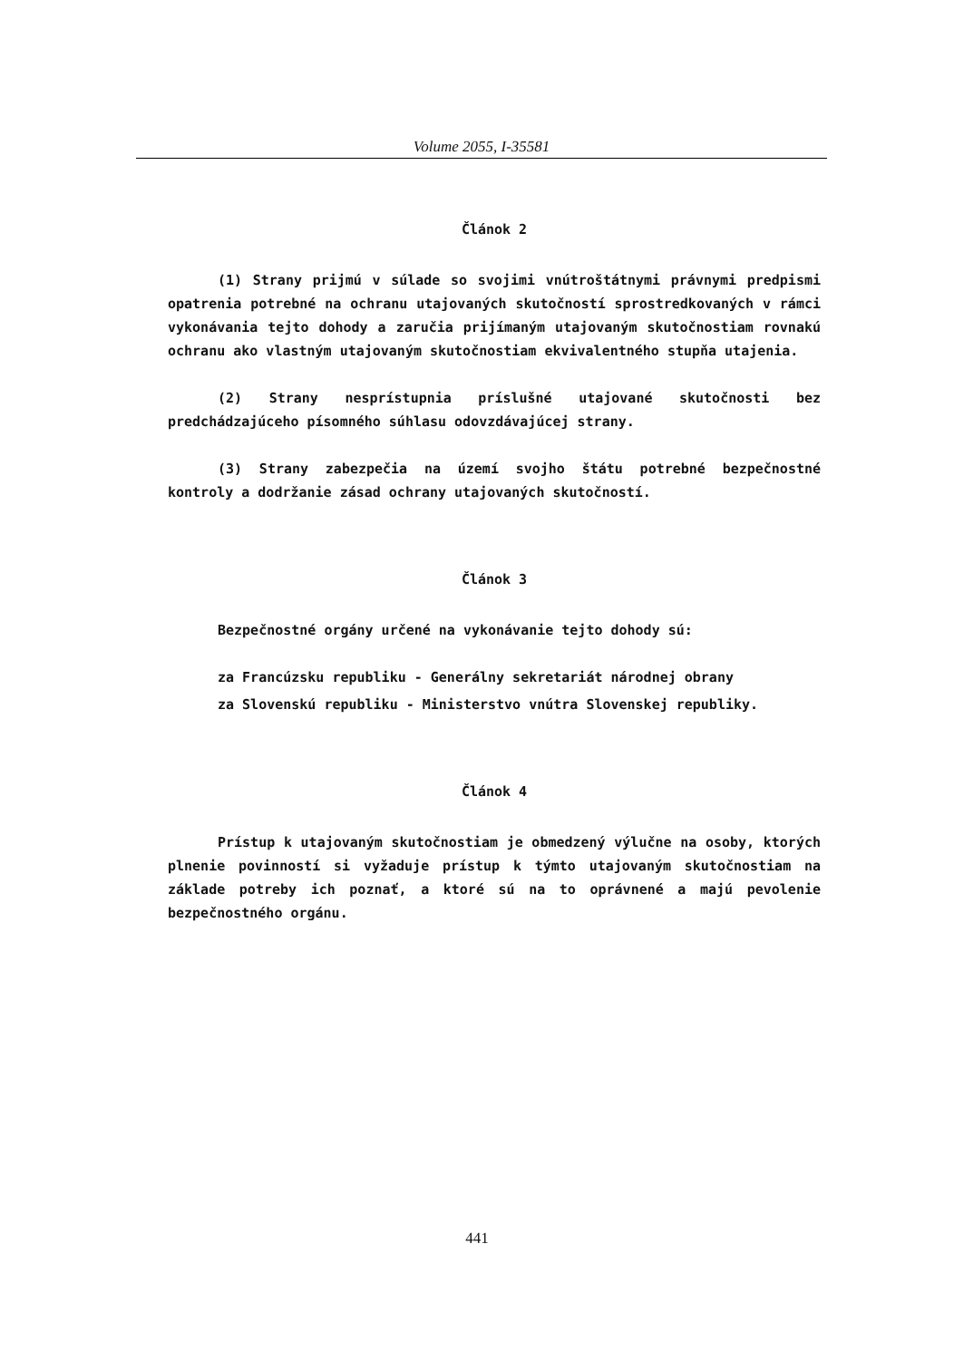Volume 2055, I-35581
Článok 2
(1) Strany prijmú v súlade so svojimi vnútroštátnymi právnymi predpismi opatrenia potrebné na ochranu utajovaných skutočností sprostredkovaných v rámci vykonávania tejto dohody a zaručia prijímaným utajovaným skutočnostiam rovnakú ochranu ako vlastným utajovaným skutočnostiam ekvivalentného stupňa utajenia.
(2) Strany nesprístupnia príslušné utajované skutočnosti bez predchádzajúceho písomného súhlasu odovzdávajúcej strany.
(3) Strany zabezpečia na území svojho štátu potrebné bezpečnostné kontroly a dodržanie zásad ochrany utajovaných skutočností.
Článok 3
Bezpečnostné orgány určené na vykonávanie tejto dohody sú:
za Francúzsku republiku - Generálny sekretariát národnej obrany
za Slovenskú republiku - Ministerstvo vnútra Slovenskej republiky.
Článok 4
Prístup k utajovaným skutočnostiam je obmedzený výlučne na osoby, ktorých plnenie povinností si vyžaduje prístup k týmto utajovaným skutočnostiam na základe potreby ich poznať, a ktoré sú na to oprávnené a majú pevolenie bezpečnostného orgánu.
441